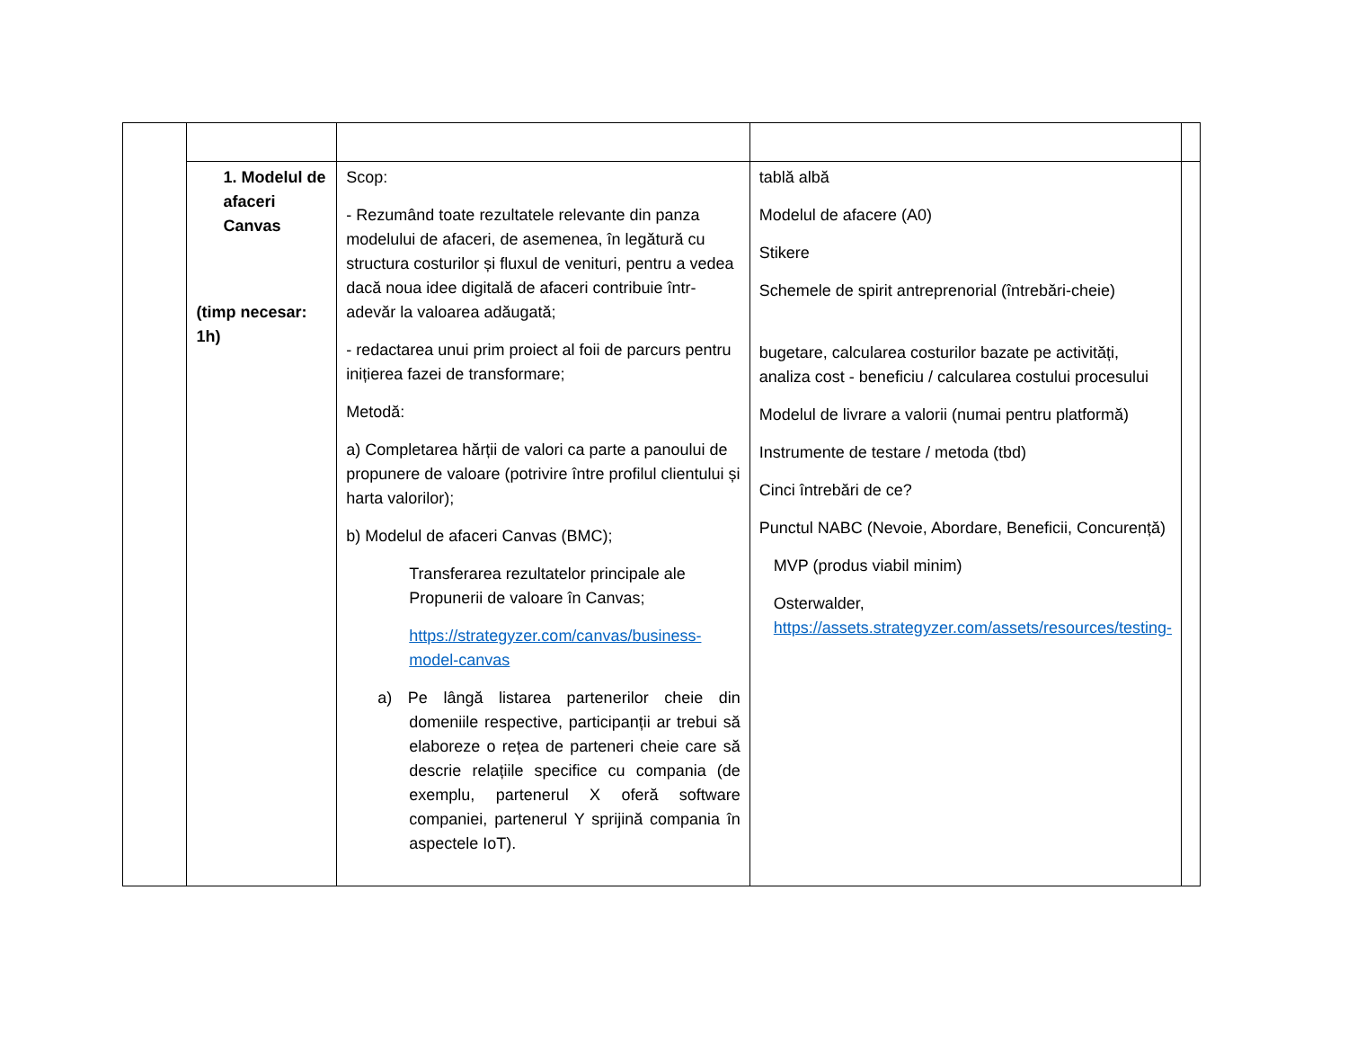| | 1. Modelul de afaceri Canvas (timp necesar: 1h) | Scop: - Rezumând toate rezultatele relevante din panza modelului de afaceri, de asemenea, în legătură cu structura costurilor și fluxul de venituri, pentru a vedea dacă noua idee digitală de afaceri contribuie într-adevăr la valoarea adăugată; - redactarea unui prim proiect al foii de parcurs pentru inițierea fazei de transformare; Metodă: a) Completarea hărții de valori ca parte a panoului de propunere de valoare (potrivire între profilul clientului și harta valorilor); b) Modelul de afaceri Canvas (BMC); Transferarea rezultatelor principale ale Propunerii de valoare în Canvas; https://strategyzer.com/canvas/business-model-canvas a) Pe lângă listarea partenerilor cheie din domeniile respective, participanții ar trebui să elaboreze o rețea de parteneri cheie care să descrie relațiile specifice cu compania (de exemplu, partenerul X oferă software companiei, partenerul Y sprijină compania în aspectele IoT). | tablă albă Modelul de afacere (A0) Stikere Schemele de spirit antreprenorial (întrebări-cheie) bugetare, calcularea costurilor bazate pe activități, analiza cost - beneficiu / calcularea costului procesului Modelul de livrare a valorii (numai pentru platformă) Instrumente de testare / metoda (tbd) Cinci întrebări de ce? Punctul NABC (Nevoie, Abordare, Beneficii, Concurență) MVP (produs viabil minim) Osterwalder, https://assets.strategyzer.com/assets/resources/testing- | |